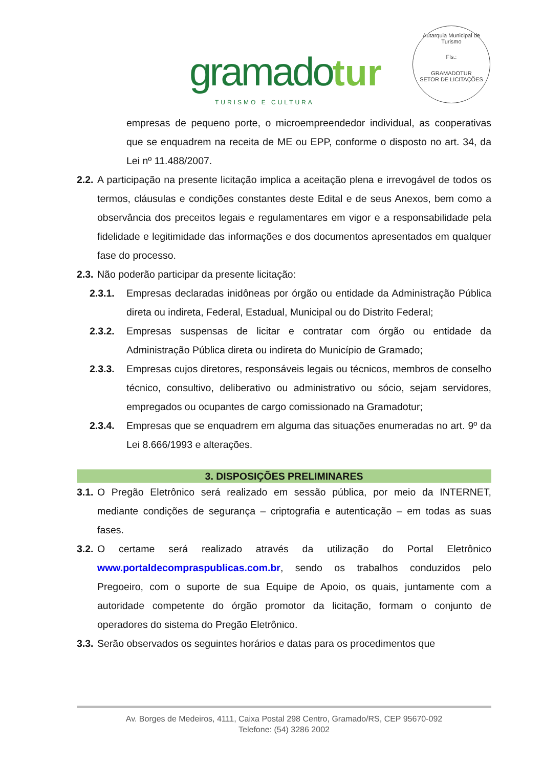gramado tur
TURISMO E CULTURA
Autarquia Municipal de Turismo
Fls.:
GRAMADOTUR
SETOR DE LICITAÇÕES
empresas de pequeno porte, o microempreendedor individual, as cooperativas que se enquadrem na receita de ME ou EPP, conforme o disposto no art. 34, da Lei nº 11.488/2007.
2.2.
A participação na presente licitação implica a aceitação plena e irrevogável de todos os termos, cláusulas e condições constantes deste Edital e de seus Anexos, bem como a observância dos preceitos legais e regulamentares em vigor e a responsabilidade pela fidelidade e legitimidade das informações e dos documentos apresentados em qualquer fase do processo.
2.3.
Não poderão participar da presente licitação:
2.3.1. Empresas declaradas inidôneas por órgão ou entidade da Administração Pública direta ou indireta, Federal, Estadual, Municipal ou do Distrito Federal;
2.3.2. Empresas suspensas de licitar e contratar com órgão ou entidade da Administração Pública direta ou indireta do Município de Gramado;
2.3.3. Empresas cujos diretores, responsáveis legais ou técnicos, membros de conselho técnico, consultivo, deliberativo ou administrativo ou sócio, sejam servidores, empregados ou ocupantes de cargo comissionado na Gramadotur;
2.3.4. Empresas que se enquadrem em alguma das situações enumeradas no art. 9º da Lei 8.666/1993 e alterações.
3. DISPOSIÇÕES PRELIMINARES
3.1.
O Pregão Eletrônico será realizado em sessão pública, por meio da INTERNET, mediante condições de segurança – criptografia e autenticação – em todas as suas fases.
3.2.
O certame será realizado através da utilização do Portal Eletrônico www.portaldecompraspublicas.com.br, sendo os trabalhos conduzidos pelo Pregoeiro, com o suporte de sua Equipe de Apoio, os quais, juntamente com a autoridade competente do órgão promotor da licitação, formam o conjunto de operadores do sistema do Pregão Eletrônico.
3.3.
Serão observados os seguintes horários e datas para os procedimentos que
Av. Borges de Medeiros, 4111, Caixa Postal 298 Centro, Gramado/RS, CEP 95670-092
Telefone: (54) 3286 2002